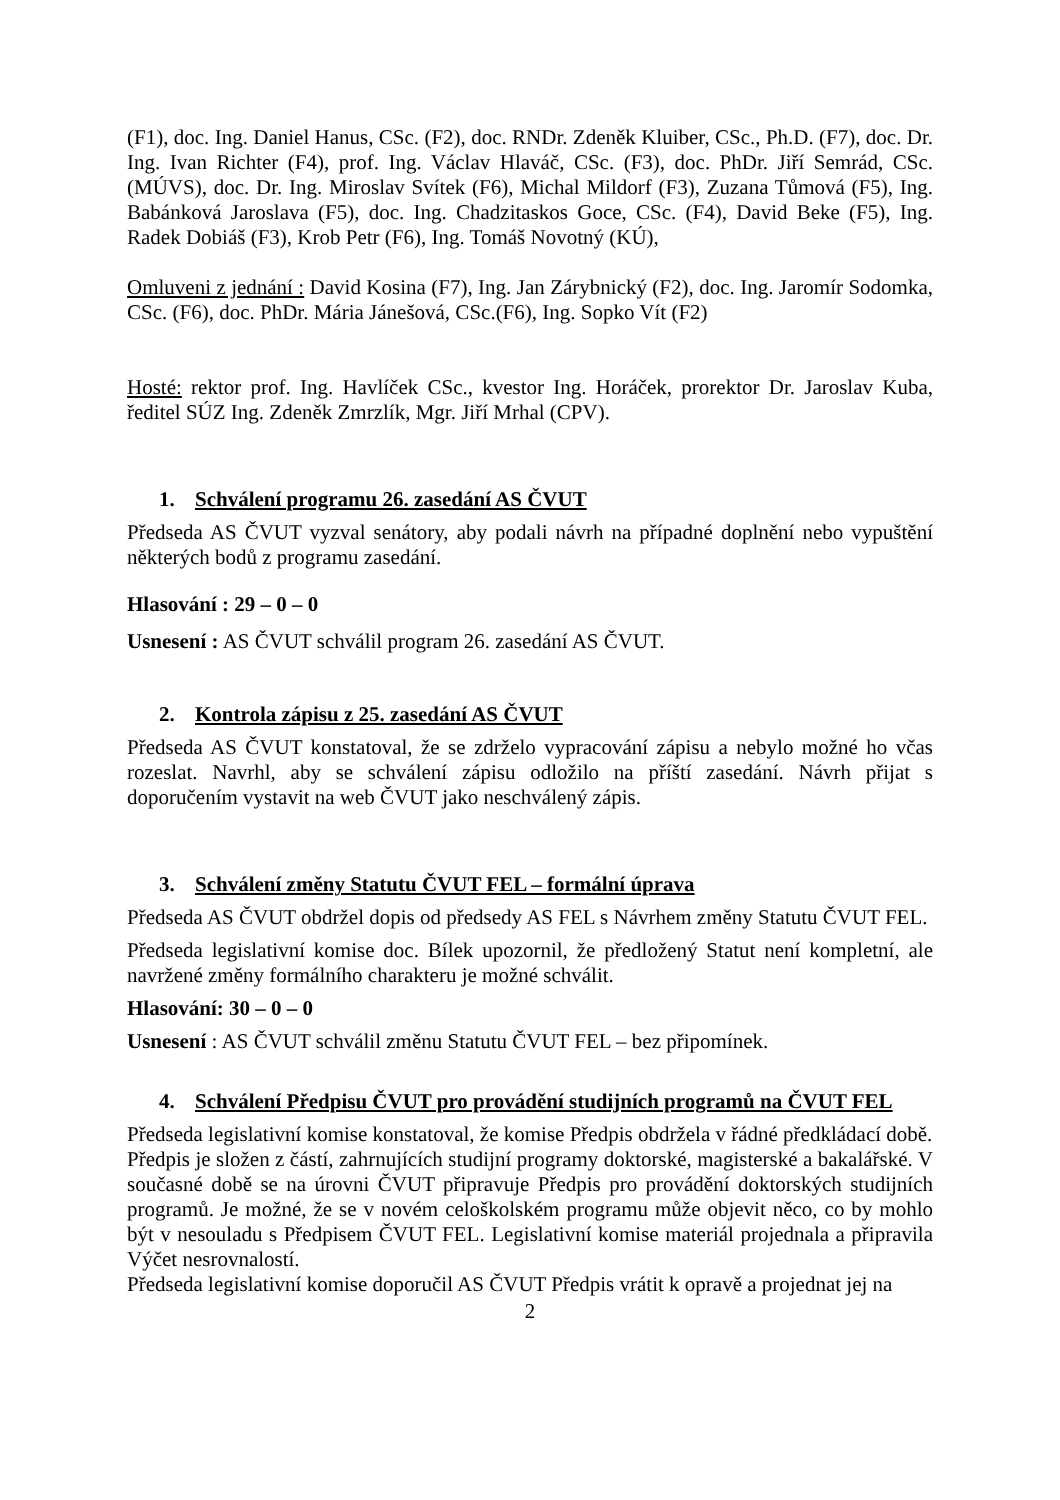(F1), doc. Ing. Daniel Hanus, CSc. (F2), doc. RNDr. Zdeněk Kluiber, CSc., Ph.D. (F7), doc. Dr. Ing. Ivan Richter (F4), prof. Ing. Václav Hlaváč, CSc. (F3), doc. PhDr. Jiří Semrád, CSc. (MÚVS), doc. Dr. Ing. Miroslav Svítek (F6), Michal Mildorf (F3), Zuzana Tůmová (F5), Ing. Babánková Jaroslava (F5), doc. Ing. Chadzitaskos Goce, CSc. (F4), David Beke (F5), Ing. Radek Dobiáš (F3), Krob Petr (F6), Ing. Tomáš Novotný (KÚ),
Omluveni z jednání : David Kosina (F7), Ing. Jan Zárybnický (F2), doc. Ing. Jaromír Sodomka, CSc. (F6), doc. PhDr. Mária Jánešová, CSc.(F6), Ing. Sopko Vít (F2)
Hosté: rektor prof. Ing. Havlíček CSc., kvestor Ing. Horáček, prorektor Dr. Jaroslav Kuba, ředitel SÚZ Ing. Zdeněk Zmrzlík, Mgr. Jiří Mrhal (CPV).
1. Schválení programu 26. zasedání AS ČVUT
Předseda AS ČVUT vyzval senátory, aby podali návrh na případné doplnění nebo vypuštění některých bodů z programu zasedání.
Hlasování : 29 – 0 – 0
Usnesení : AS ČVUT schválil program 26. zasedání AS ČVUT.
2. Kontrola zápisu z 25. zasedání AS ČVUT
Předseda AS ČVUT konstatoval, že se zdrželo vypracování zápisu a nebylo možné ho včas rozeslat. Navrhl, aby se schválení zápisu odložilo na příští zasedání. Návrh přijat s doporučením vystavit na web ČVUT jako neschválený zápis.
3. Schválení změny Statutu ČVUT FEL – formální úprava
Předseda AS ČVUT obdržel dopis od předsedy AS FEL s Návrhem změny Statutu ČVUT FEL.
Předseda legislativní komise doc. Bílek upozornil, že předložený Statut není kompletní, ale navržené změny formálního charakteru je možné schválit.
Hlasování: 30 – 0 – 0
Usnesení : AS ČVUT schválil změnu Statutu ČVUT FEL – bez připomínek.
4. Schválení Předpisu ČVUT pro provádění studijních programů na ČVUT FEL
Předseda legislativní komise konstatoval, že komise Předpis obdržela v řádné předkládací době.
Předpis je složen z částí, zahrnujících studijní programy doktorské, magisterské a bakalářské. V současné době se na úrovni ČVUT připravuje Předpis pro provádění doktorských studijních programů. Je možné, že se v novém celoškolském programu může objevit něco, co by mohlo být v nesouladu s Předpisem ČVUT FEL. Legislativní komise materiál projednala a připravila Výčet nesrovnalostí.
Předseda legislativní komise doporučil AS ČVUT Předpis vrátit k opravě a projednat jej na
2